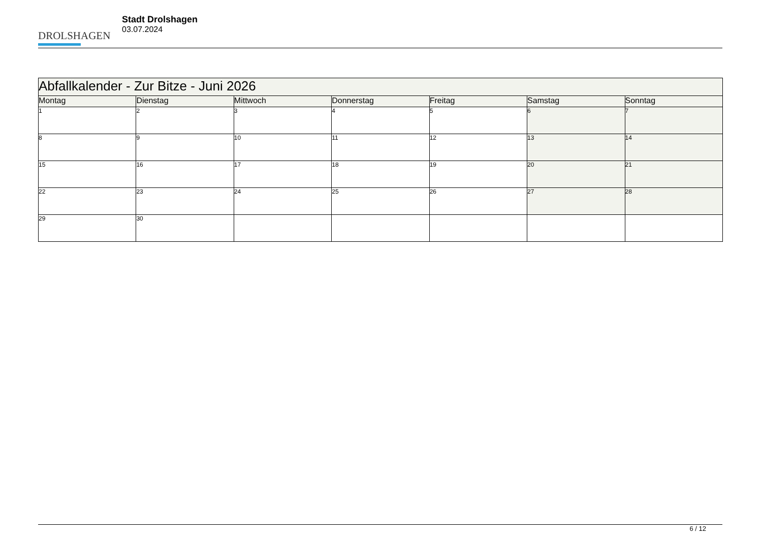DROLSHAGEN
Stadt Drolshagen
03.07.2024
| Abfallkalender - Zur Bitze - Juni 2026 | | | | | | |
| --- | --- | --- | --- | --- | --- | --- |
| Montag | Dienstag | Mittwoch | Donnerstag | Freitag | Samstag | Sonntag |
| 1 | 2 | 3 | 4 | 5 | 6 | 7 |
| 8 | 9 | 10 | 11 | 12 | 13 | 14 |
| 15 | 16 | 17 | 18 | 19 | 20 | 21 |
| 22 | 23 | 24 | 25 | 26 | 27 | 28 |
| 29 | 30 | | | | | |
6 / 12